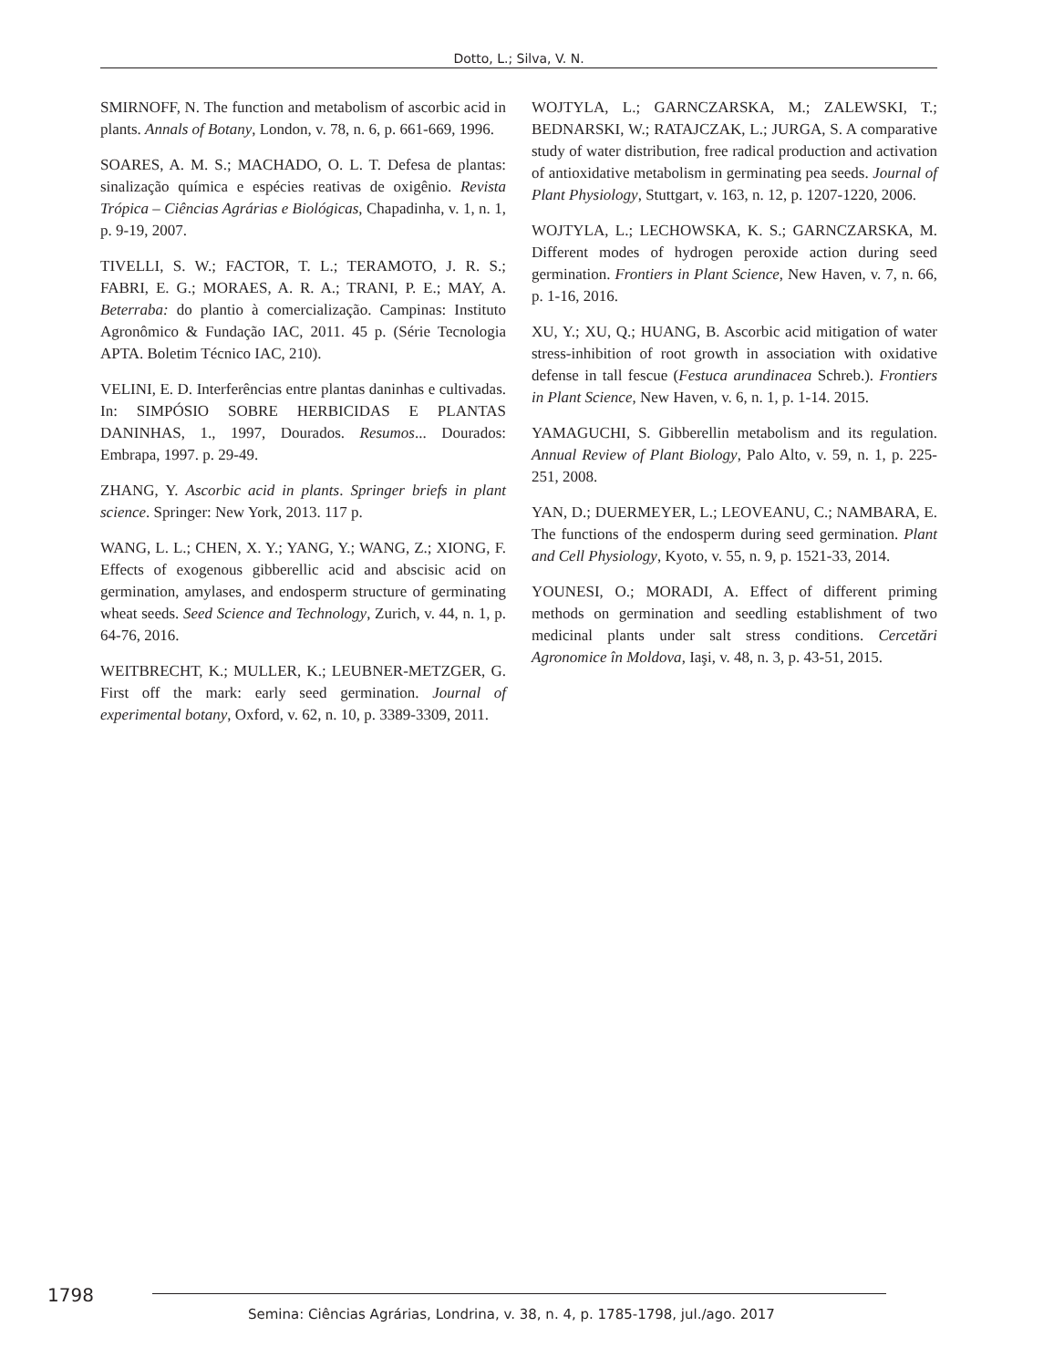Dotto, L.; Silva, V. N.
SMIRNOFF, N. The function and metabolism of ascorbic acid in plants. Annals of Botany, London, v. 78, n. 6, p. 661-669, 1996.
SOARES, A. M. S.; MACHADO, O. L. T. Defesa de plantas: sinalização química e espécies reativas de oxigênio. Revista Trópica – Ciências Agrárias e Biológicas, Chapadinha, v. 1, n. 1, p. 9-19, 2007.
TIVELLI, S. W.; FACTOR, T. L.; TERAMOTO, J. R. S.; FABRI, E. G.; MORAES, A. R. A.; TRANI, P. E.; MAY, A. Beterraba: do plantio à comercialização. Campinas: Instituto Agronômico & Fundação IAC, 2011. 45 p. (Série Tecnologia APTA. Boletim Técnico IAC, 210).
VELINI, E. D. Interferências entre plantas daninhas e cultivadas. In: SIMPÓSIO SOBRE HERBICIDAS E PLANTAS DANINHAS, 1., 1997, Dourados. Resumos... Dourados: Embrapa, 1997. p. 29-49.
ZHANG, Y. Ascorbic acid in plants. Springer briefs in plant science. Springer: New York, 2013. 117 p.
WANG, L. L.; CHEN, X. Y.; YANG, Y.; WANG, Z.; XIONG, F. Effects of exogenous gibberellic acid and abscisic acid on germination, amylases, and endosperm structure of germinating wheat seeds. Seed Science and Technology, Zurich, v. 44, n. 1, p. 64-76, 2016.
WEITBRECHT, K.; MULLER, K.; LEUBNER-METZGER, G. First off the mark: early seed germination. Journal of experimental botany, Oxford, v. 62, n. 10, p. 3389-3309, 2011.
WOJTYLA, L.; GARNCZARSKA, M.; ZALEWSKI, T.; BEDNARSKI, W.; RATAJCZAK, L.; JURGA, S. A comparative study of water distribution, free radical production and activation of antioxidative metabolism in germinating pea seeds. Journal of Plant Physiology, Stuttgart, v. 163, n. 12, p. 1207-1220, 2006.
WOJTYLA, L.; LECHOWSKA, K. S.; GARNCZARSKA, M. Different modes of hydrogen peroxide action during seed germination. Frontiers in Plant Science, New Haven, v. 7, n. 66, p. 1-16, 2016.
XU, Y.; XU, Q.; HUANG, B. Ascorbic acid mitigation of water stress-inhibition of root growth in association with oxidative defense in tall fescue (Festuca arundinacea Schreb.). Frontiers in Plant Science, New Haven, v. 6, n. 1, p. 1-14. 2015.
YAMAGUCHI, S. Gibberellin metabolism and its regulation. Annual Review of Plant Biology, Palo Alto, v. 59, n. 1, p. 225-251, 2008.
YAN, D.; DUERMEYER, L.; LEOVEANU, C.; NAMBARA, E. The functions of the endosperm during seed germination. Plant and Cell Physiology, Kyoto, v. 55, n. 9, p. 1521-33, 2014.
YOUNESI, O.; MORADI, A. Effect of different priming methods on germination and seedling establishment of two medicinal plants under salt stress conditions. Cercetări Agronomice în Moldova, Iaşi, v. 48, n. 3, p. 43-51, 2015.
1798
Semina: Ciências Agrárias, Londrina, v. 38, n. 4, p. 1785-1798, jul./ago. 2017